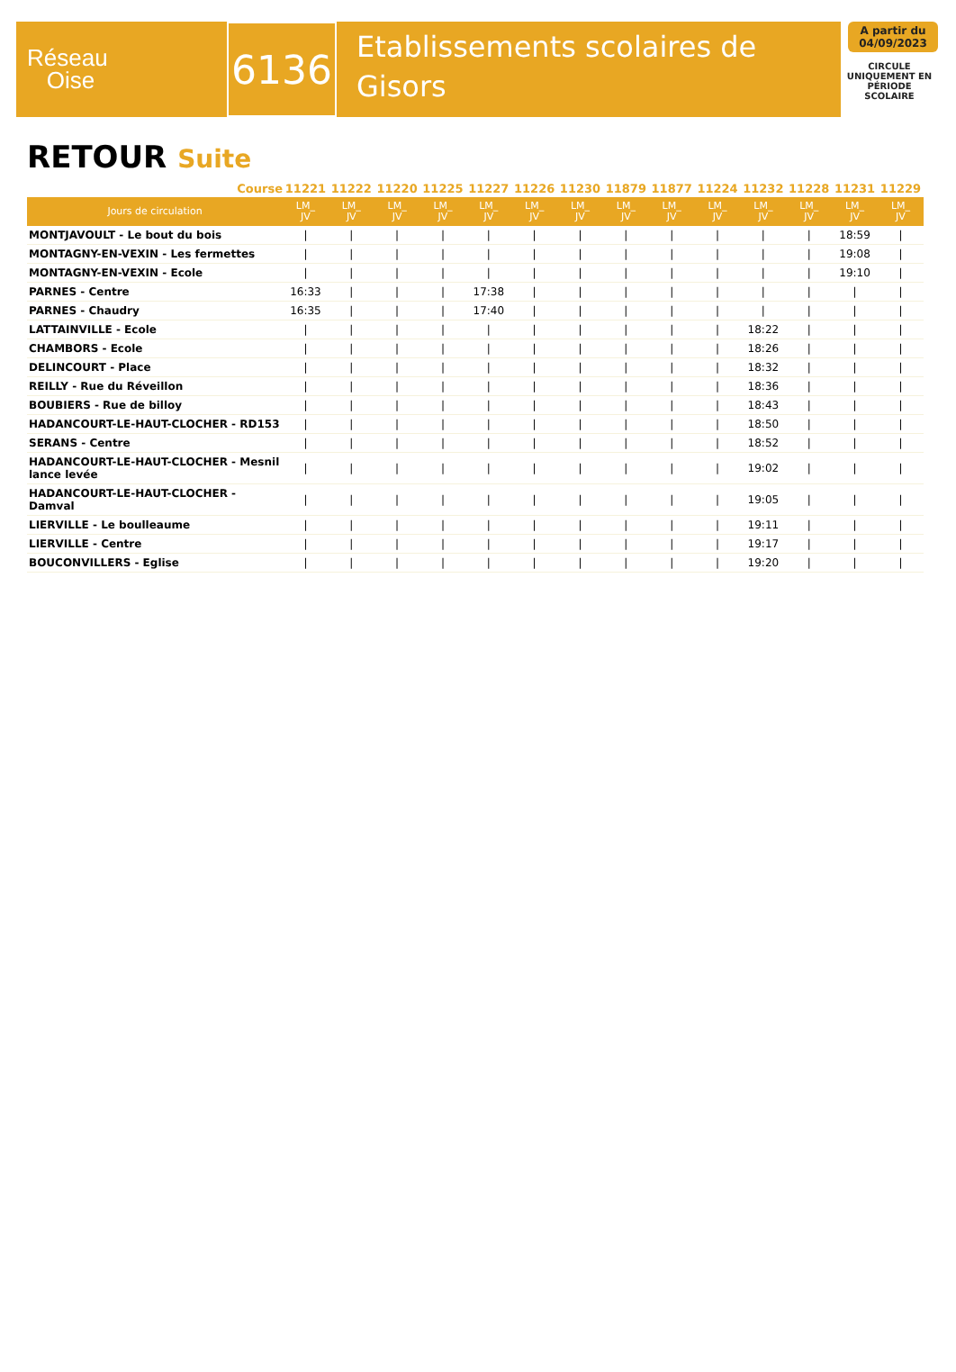Réseau
Oise
6136
Etablissements scolaires de Gisors
A partir du 04/09/2023
CIRCULE UNIQUEMENT EN PÉRIODE SCOLAIRE
RETOUR Suite
| Course | 11221 | 11222 | 11220 | 11225 | 11227 | 11226 | 11230 | 11879 | 11877 | 11224 | 11232 | 11228 | 11231 | 11229 |
| --- | --- | --- | --- | --- | --- | --- | --- | --- | --- | --- | --- | --- | --- | --- |
| Jours de circulation | LM_ JV | LM_ JV | LM_ JV | LM_ JV | LM_ JV | LM_ JV | LM_ JV | LM_ JV | LM_ JV | LM_ JV | LM_ JV | LM_ JV | LM_ JV | LM_ JV |
| MONTJAVOULT - Le bout du bois | / | / | / | / | / | / | / | / | / | / | / | / | 18:59 | / |
| MONTAGNY-EN-VEXIN - Les fermettes | / | / | / | / | / | / | / | / | / | / | / | / | 19:08 | / |
| MONTAGNY-EN-VEXIN - Ecole | / | / | / | / | / | / | / | / | / | / | / | / | 19:10 | / |
| PARNES - Centre | 16:33 | / | / | / | 17:38 | / | / | / | / | / | / | / | / | / |
| PARNES - Chaudry | 16:35 | / | / | / | 17:40 | / | / | / | / | / | / | / | / | / |
| LATTAINVILLE - Ecole | / | / | / | / | / | / | / | / | / | / | 18:22 | / | / | / |
| CHAMBORS - Ecole | / | / | / | / | / | / | / | / | / | / | 18:26 | / | / | / |
| DELINCOURT - Place | / | / | / | / | / | / | / | / | / | / | 18:32 | / | / | / |
| REILLY - Rue du Réveillon | / | / | / | / | / | / | / | / | / | / | 18:36 | / | / | / |
| BOUBIERS - Rue de billoy | / | / | / | / | / | / | / | / | / | / | 18:43 | / | / | / |
| HADANCOURT-LE-HAUT-CLOCHER - RD153 | / | / | / | / | / | / | / | / | / | / | 18:50 | / | / | / |
| SERANS - Centre | / | / | / | / | / | / | / | / | / | / | 18:52 | / | / | / |
| HADANCOURT-LE-HAUT-CLOCHER - Mesnil lance levée | / | / | / | / | / | / | / | / | / | / | 19:02 | / | / | / |
| HADANCOURT-LE-HAUT-CLOCHER - Damval | / | / | / | / | / | / | / | / | / | / | 19:05 | / | / | / |
| LIERVILLE - Le boulleaume | / | / | / | / | / | / | / | / | / | / | 19:11 | / | / | / |
| LIERVILLE - Centre | / | / | / | / | / | / | / | / | / | / | 19:17 | / | / | / |
| BOUCONVILLERS - Eglise | / | / | / | / | / | / | / | / | / | / | 19:20 | / | / | / |